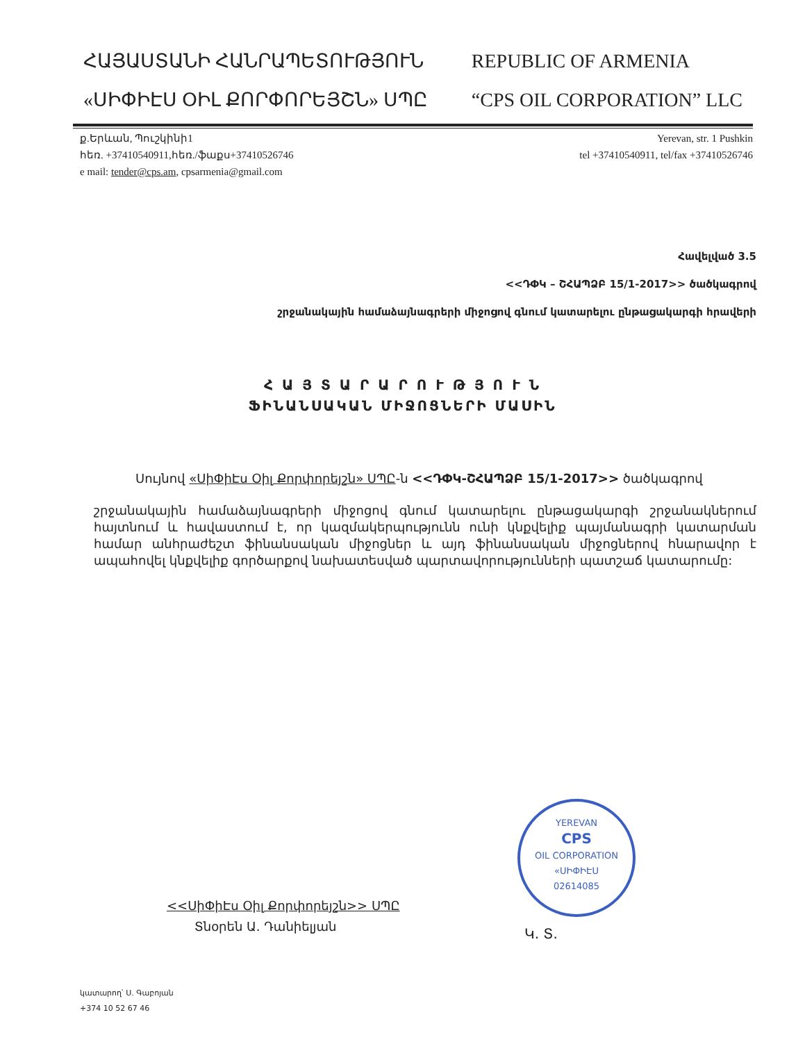ՀԱՅԱՍՏԱՆԻ ՀԱՆՐԱՊԵՏՈՒԹՅՈՒՆ
«ՍԻՓԻԷՍ ՕԻԼ ՔՈՐՓՈՐԵՅՇՆ» ՍՊԸ
REPUBLIC OF ARMENIA
“CPS OIL CORPORATION” LLC
ք.Երևան, Պուշկինի1
հեռ. +37410540911,հեռ./ֆաքս+37410526746
e mail: tender@cps.am, cpsarmenia@gmail.com
Yerevan, str. 1 Pushkin
tel +37410540911, tel/fax +37410526746
Հավելված 3.5
<<ԴՓԿ – ՇՀԱՊՁԲ 15/1-2017>> ծածկագրով
շրջանակային համաձայնագրերի միջոցով գնում կատարելու ընթացակարգի հրավերի
Հ Ա Յ Տ Ա Ր Ա Ր Ո Ւ Թ Յ Ո Ւ Ն
ՖԻՆԱՆՍԱԿԱՆ ՄԻՋՈՑՆԵՐԻ ՄԱՍԻՆ
Սույնով «ՍիՓիԷս Օիլ Քորփորեյշն» ՍՊԸ-ն <<ԴՓԿ-ՇՀԱՊՁԲ 15/1-2017>> ծածկագրով
շրջանակային համաձայնագրերի միջոցով գնում կատարելու ընթացակարգի շրջանակներում հայտնում և հավաստում է, որ կազմակերպությունն ունի կնքվելիք պայմանագրի կատարման համար անհրաժեշտ ֆինանսական միջոցներ և այդ ֆինանսական միջոցներով հնարավոր է ապահովել կնքվելիք գործարքով նախատեսված պարտավորությունների պատշաճ կատարումը:
<<ՍիՓիԷս Օիլ Քորփորեյշն>> ՍՊԸ
Տնօրեն Ա. Դանիելյան
YEREVAN
CPS
OIL CORPORATION
«ՍԻՓԻԷՍ
02614085
Կ. Տ.
կատարող՝ Ս. Գաբոյան
+374 10 52 67 46